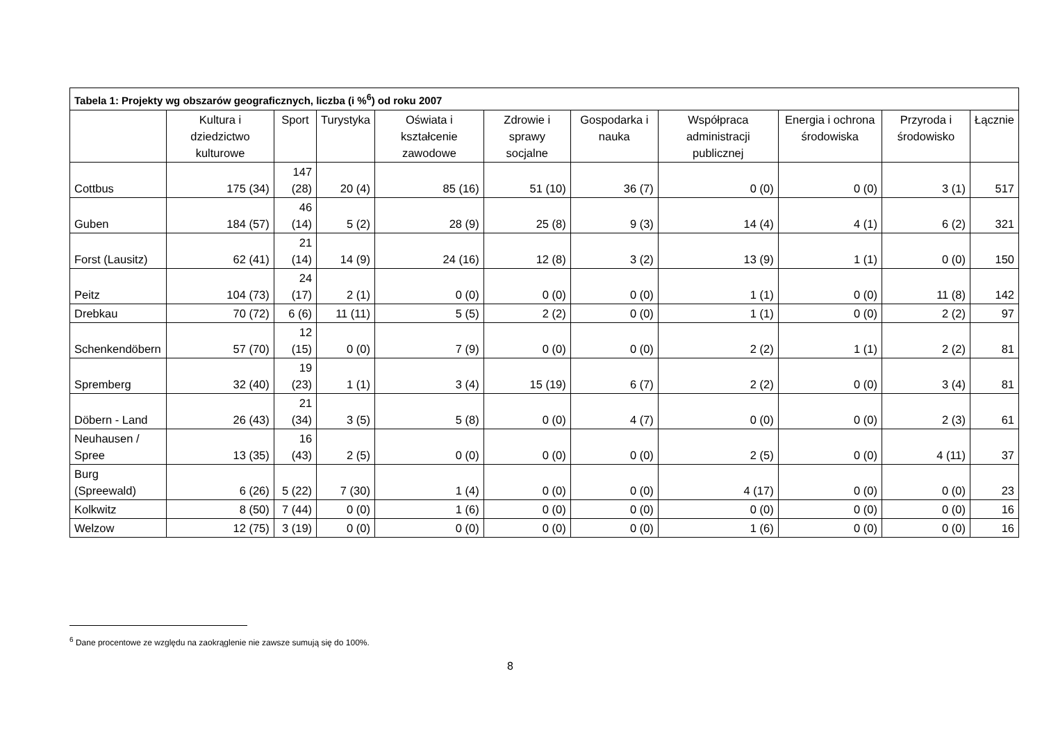| Tabela 1: Projekty wg obszarów geograficznych, liczba (i %<sup>6</sup>) od roku 2007 | | | | | | | | | | |
| --- | --- | --- | --- | --- | --- | --- | --- | --- | --- | --- |
| | Kultura i dziedzictwo kulturowe | Sport | Turystyka | Oświata i kształcenie zawodowe | Zdrowie i sprawy socjalne | Gospodarka i nauka | Współpraca administracji publicznej | Energia i ochrona środowiska | Przyroda i środowisko | Łącznie |
| Cottbus | 175 (34) | 147 (28) | 20 (4) | 85 (16) | 51 (10) | 36 (7) | 0 (0) | 0 (0) | 3 (1) | 517 |
| Guben | 184 (57) | 46 (14) | 5 (2) | 28 (9) | 25 (8) | 9 (3) | 14 (4) | 4 (1) | 6 (2) | 321 |
| Forst (Lausitz) | 62 (41) | 21 (14) | 14 (9) | 24 (16) | 12 (8) | 3 (2) | 13 (9) | 1 (1) | 0 (0) | 150 |
| Peitz | 104 (73) | 24 (17) | 2 (1) | 0 (0) | 0 (0) | 0 (0) | 1 (1) | 0 (0) | 11 (8) | 142 |
| Drebkau | 70 (72) | 6 (6) | 11 (11) | 5 (5) | 2 (2) | 0 (0) | 1 (1) | 0 (0) | 2 (2) | 97 |
| Schenkendöbern | 57 (70) | 12 (15) | 0 (0) | 7 (9) | 0 (0) | 0 (0) | 2 (2) | 1 (1) | 2 (2) | 81 |
| Spremberg | 32 (40) | 19 (23) | 1 (1) | 3 (4) | 15 (19) | 6 (7) | 2 (2) | 0 (0) | 3 (4) | 81 |
| Döbern - Land | 26 (43) | 21 (34) | 3 (5) | 5 (8) | 0 (0) | 4 (7) | 0 (0) | 0 (0) | 2 (3) | 61 |
| Neuhausen / Spree | 13 (35) | 16 (43) | 2 (5) | 0 (0) | 0 (0) | 0 (0) | 2 (5) | 0 (0) | 4 (11) | 37 |
| Burg (Spreewald) | 6 (26) | 5 (22) | 7 (30) | 1 (4) | 0 (0) | 0 (0) | 4 (17) | 0 (0) | 0 (0) | 23 |
| Kolkwitz | 8 (50) | 7 (44) | 0 (0) | 1 (6) | 0 (0) | 0 (0) | 0 (0) | 0 (0) | 0 (0) | 16 |
| Welzow | 12 (75) | 3 (19) | 0 (0) | 0 (0) | 0 (0) | 0 (0) | 1 (6) | 0 (0) | 0 (0) | 16 |
<sup>6</sup> Dane procentowe ze względu na zaokrąglenie nie zawsze sumują się do 100%.
8